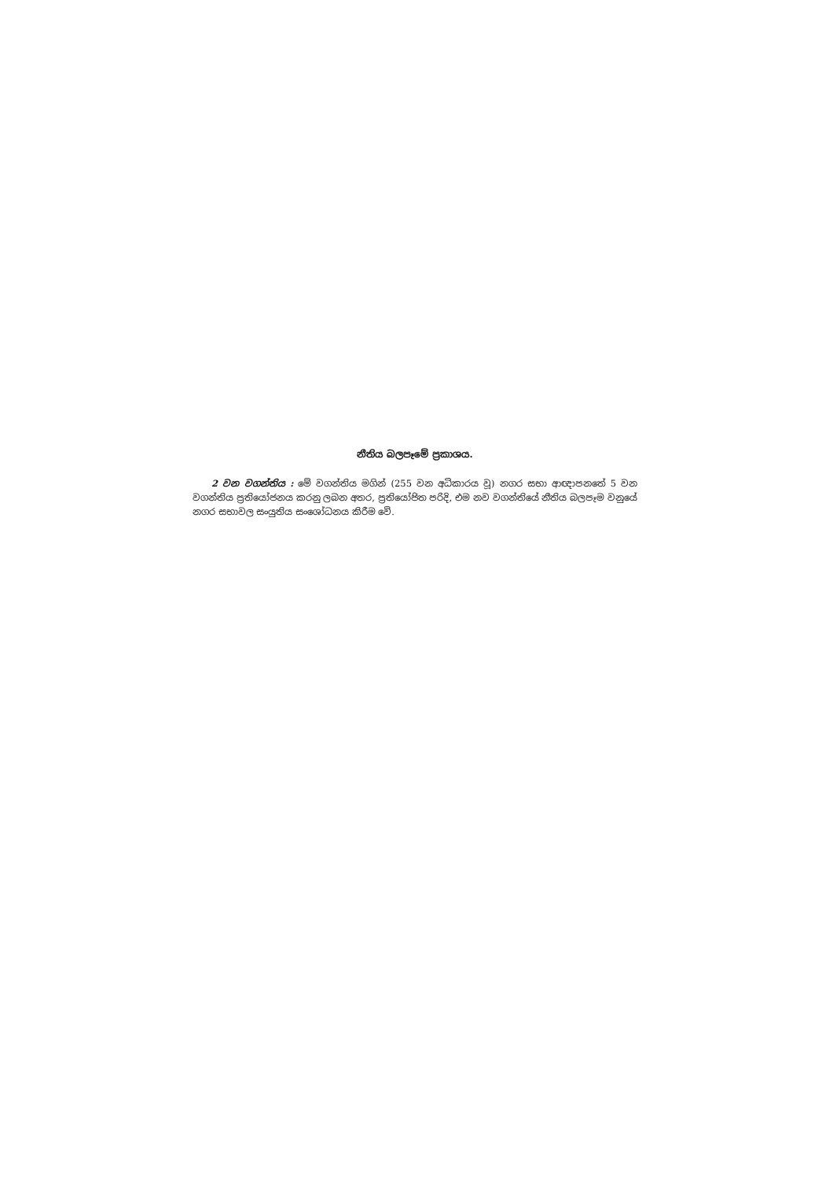නීතිය බලපෑමේ ප්‍රකාශය.
2 වන වගන්තිය : මේ වගන්තිය මගින් (255 වන අධිකාරය වූ) නගර සභා ආඥාපනතේ 5 වන වගන්තිය ප්‍රතියෝජනය කරනු ලබන අතර, ප්‍රතියෝජිත පරිදි, එම නව වගන්තියේ නීතිය බලපෑම වනුයේ නගර සභාවල සංයුතිය සංශෝධනය කිරීම වේ.